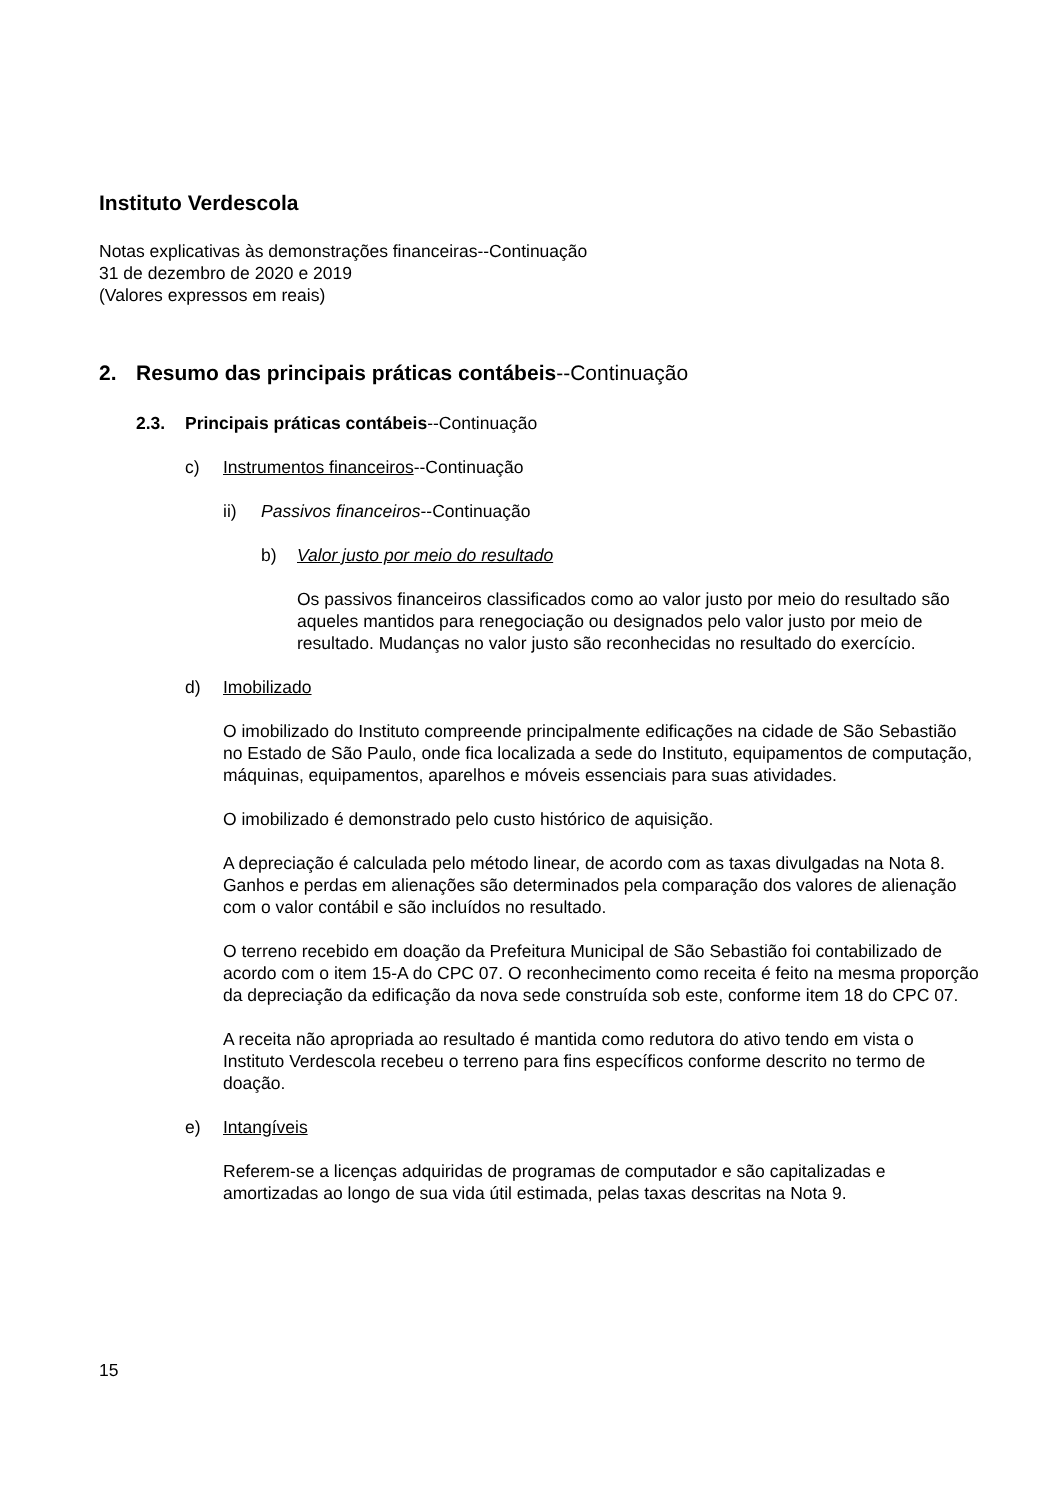Instituto Verdescola
Notas explicativas às demonstrações financeiras--Continuação
31 de dezembro de 2020 e 2019
(Valores expressos em reais)
2. Resumo das principais práticas contábeis--Continuação
2.3. Principais práticas contábeis--Continuação
c) Instrumentos financeiros--Continuação
ii) Passivos financeiros--Continuação
b) Valor justo por meio do resultado
Os passivos financeiros classificados como ao valor justo por meio do resultado são aqueles mantidos para renegociação ou designados pelo valor justo por meio de resultado. Mudanças no valor justo são reconhecidas no resultado do exercício.
d) Imobilizado
O imobilizado do Instituto compreende principalmente edificações na cidade de São Sebastião no Estado de São Paulo, onde fica localizada a sede do Instituto, equipamentos de computação, máquinas, equipamentos, aparelhos e móveis essenciais para suas atividades.
O imobilizado é demonstrado pelo custo histórico de aquisição.
A depreciação é calculada pelo método linear, de acordo com as taxas divulgadas na Nota 8. Ganhos e perdas em alienações são determinados pela comparação dos valores de alienação com o valor contábil e são incluídos no resultado.
O terreno recebido em doação da Prefeitura Municipal de São Sebastião foi contabilizado de acordo com o item 15-A do CPC 07. O reconhecimento como receita é feito na mesma proporção da depreciação da edificação da nova sede construída sob este, conforme item 18 do CPC 07.
A receita não apropriada ao resultado é mantida como redutora do ativo tendo em vista o Instituto Verdescola recebeu o terreno para fins específicos conforme descrito no termo de doação.
e) Intangíveis
Referem-se a licenças adquiridas de programas de computador e são capitalizadas e amortizadas ao longo de sua vida útil estimada, pelas taxas descritas na Nota 9.
15